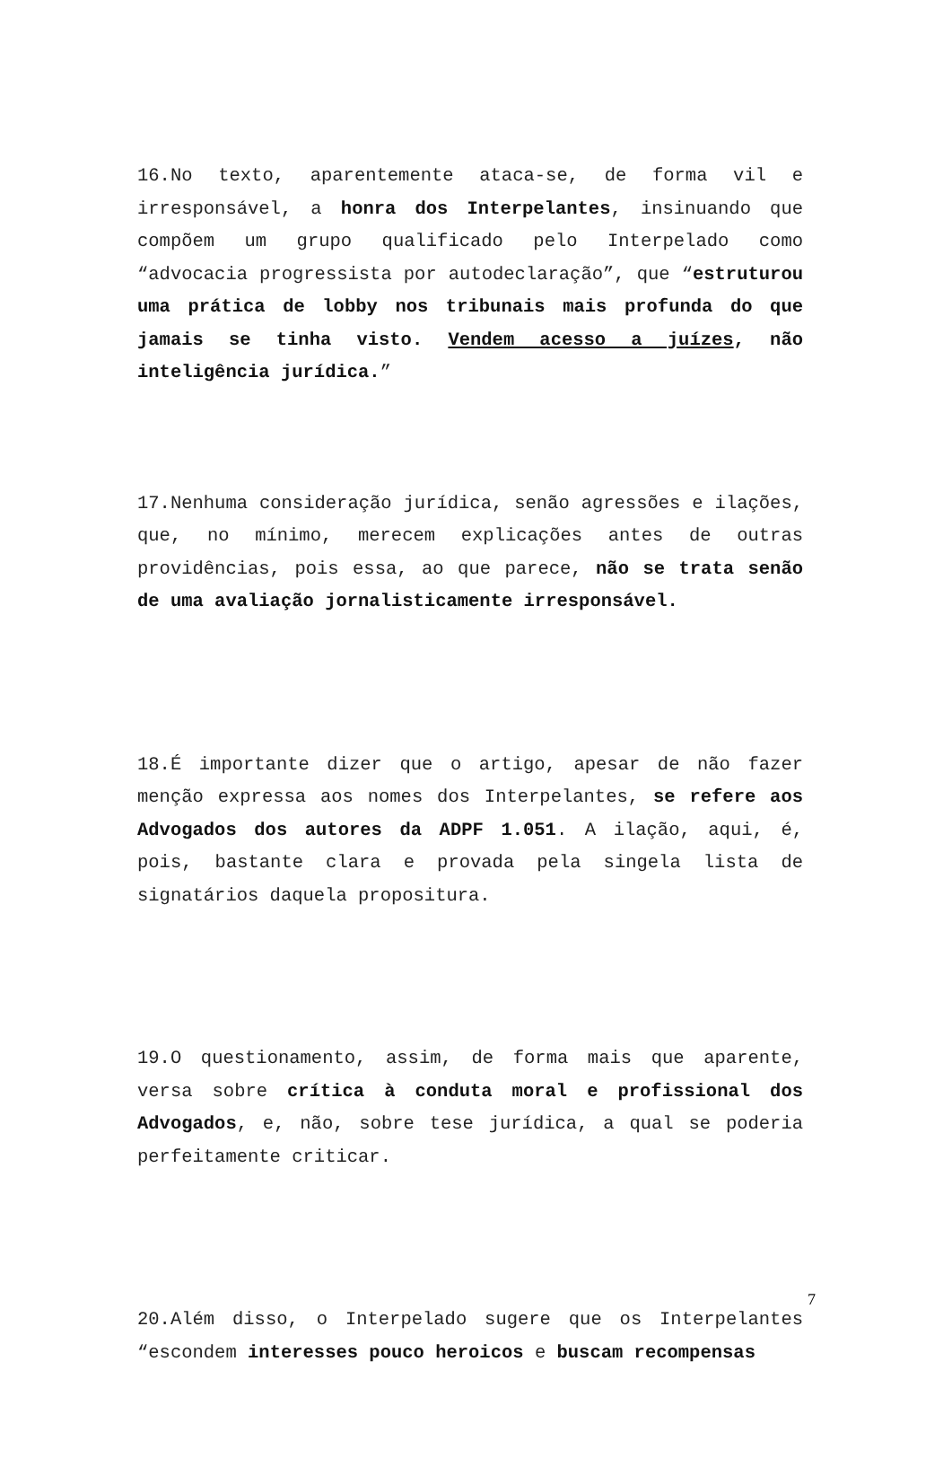16.No texto, aparentemente ataca-se, de forma vil e irresponsável, a honra dos Interpelantes, insinuando que compõem um grupo qualificado pelo Interpelado como “advocacia progressista por autodeclaração”, que “estruturou uma prática de lobby nos tribunais mais profunda do que jamais se tinha visto. Vendem acesso a juízes, não inteligência jurídica.”
17.Nenhuma consideração jurídica, senão agressões e ilações, que, no mínimo, merecem explicações antes de outras providências, pois essa, ao que parece, não se trata senão de uma avaliação jornalisticamente irresponsável.
18.É importante dizer que o artigo, apesar de não fazer menção expressa aos nomes dos Interpelantes, se refere aos Advogados dos autores da ADPF 1.051. A ilação, aqui, é, pois, bastante clara e provada pela singela lista de signatários daquela propositura.
19.O questionamento, assim, de forma mais que aparente, versa sobre crítica à conduta moral e profissional dos Advogados, e, não, sobre tese jurídica, a qual se poderia perfeitamente criticar.
20.Além disso, o Interpelado sugere que os Interpelantes “escondem interesses pouco heroicos e buscam recompensas
7